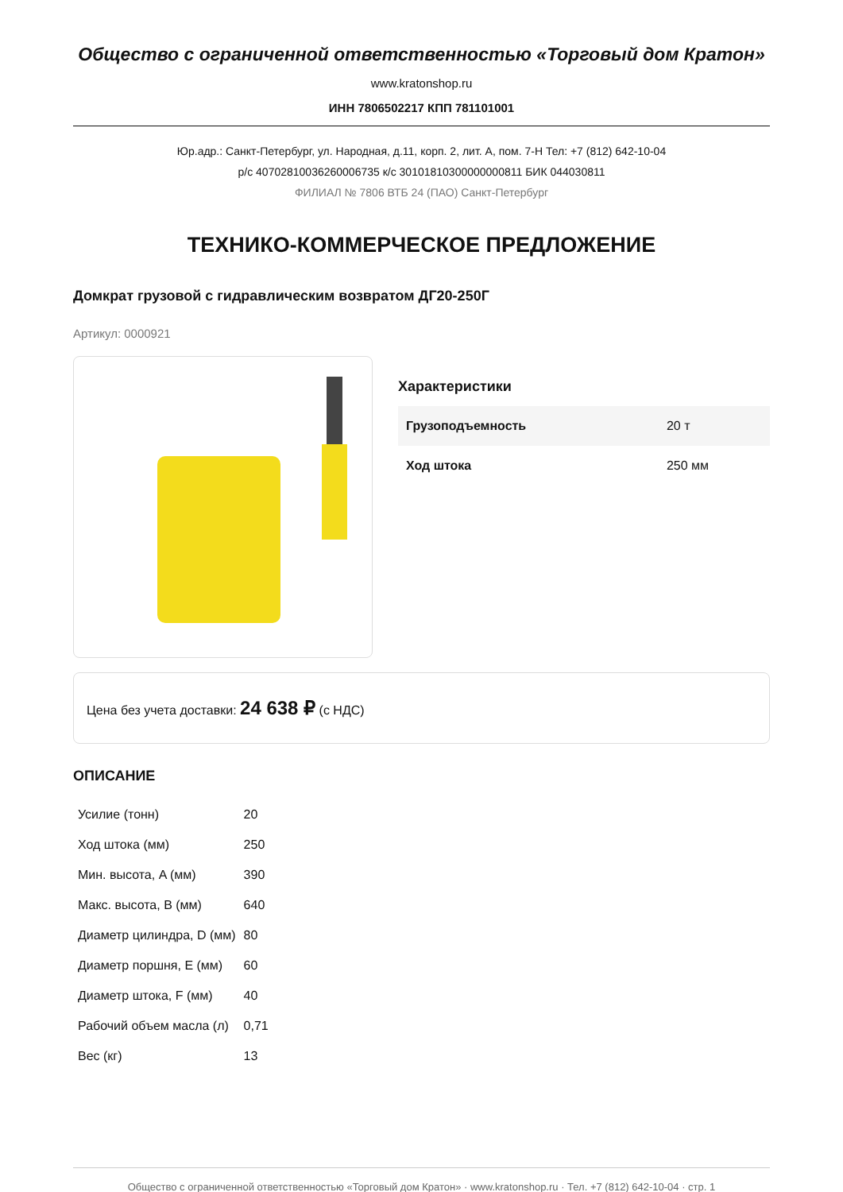Общество с ограниченной ответственностью «Торговый дом Кратон»
www.kratonshop.ru
ИНН 7806502217 КПП 781101001
Юр.адр.: Санкт-Петербург, ул. Народная, д.11, корп. 2, лит. А, пом. 7-Н Тел: +7 (812) 642-10-04
р/с 40702810036260006735 к/с 30101810300000000811 БИК 044030811
ФИЛИАЛ № 7806 ВТБ 24 (ПАО) Санкт-Петербург
ТЕХНИКО-КОММЕРЧЕСКОЕ ПРЕДЛОЖЕНИЕ
Домкрат грузовой с гидравлическим возвратом ДГ20-250Г
Артикул: 0000921
Характеристики
| Грузоподъемность | 20 т |
| Ход штока | 250 мм |
Цена без учета доставки: 24 638 ₽ (с НДС)
ОПИСАНИЕ
| Усилие (тонн) | 20 |
| Ход штока (мм) | 250 |
| Мин. высота, A (мм) | 390 |
| Макс. высота, B (мм) | 640 |
| Диаметр цилиндра, D (мм) | 80 |
| Диаметр поршня, E (мм) | 60 |
| Диаметр штока, F (мм) | 40 |
| Рабочий объем масла (л) | 0,71 |
| Вес (кг) | 13 |
Общество с ограниченной ответственностью «Торговый дом Кратон» · www.kratonshop.ru · Тел. +7 (812) 642-10-04 · стр. 1